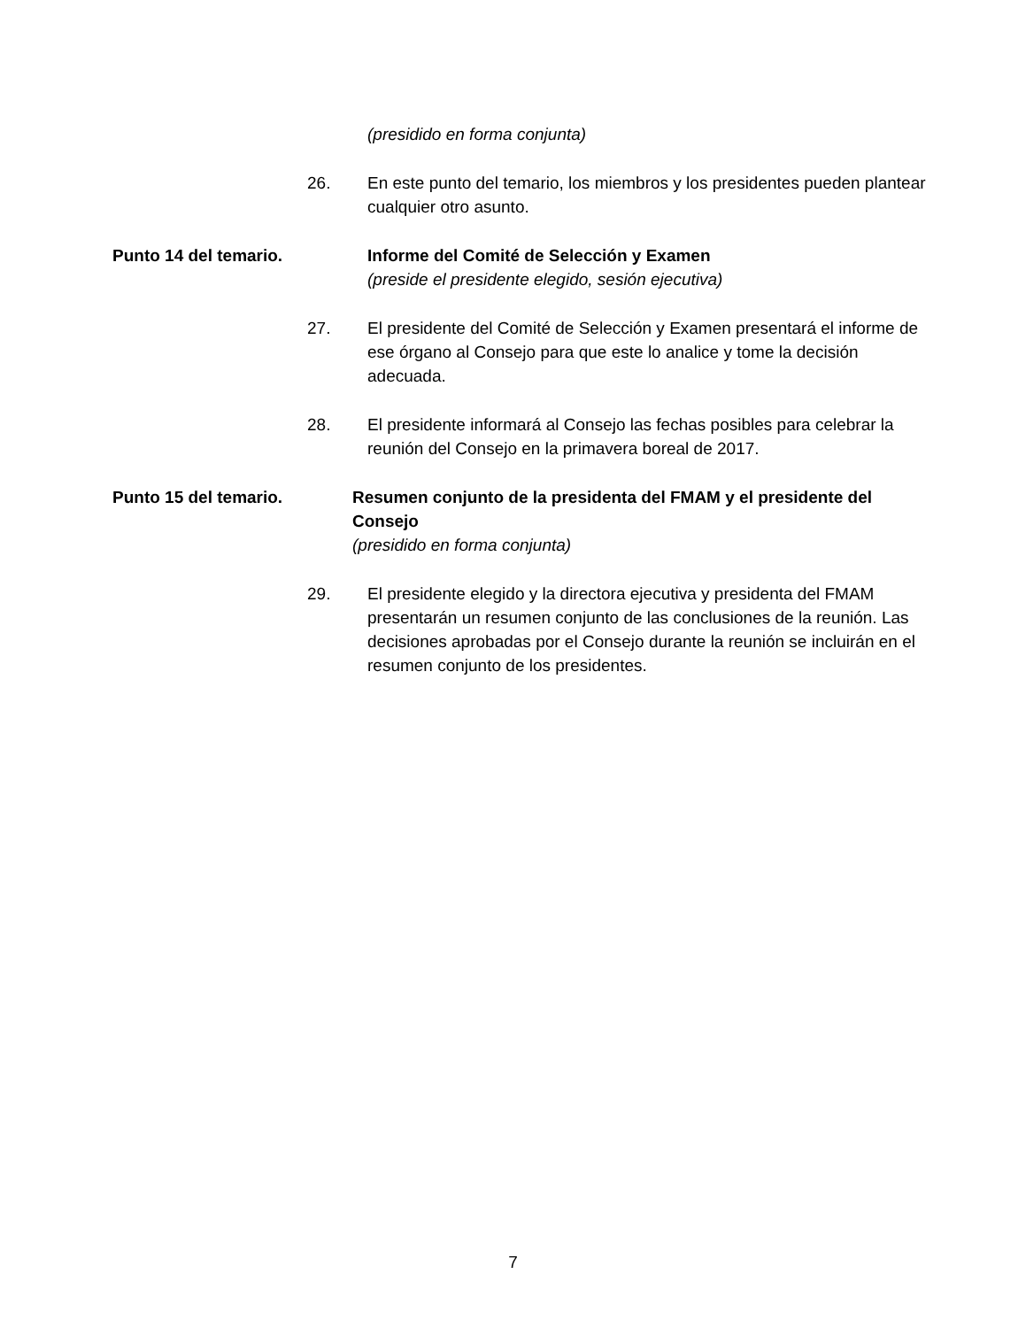(presidido en forma conjunta)
26. En este punto del temario, los miembros y los presidentes pueden plantear cualquier otro asunto.
Punto 14 del temario. Informe del Comité de Selección y Examen
(preside el presidente elegido, sesión ejecutiva)
27. El presidente del Comité de Selección y Examen presentará el informe de ese órgano al Consejo para que este lo analice y tome la decisión adecuada.
28. El presidente informará al Consejo las fechas posibles para celebrar la reunión del Consejo en la primavera boreal de 2017.
Punto 15 del temario. Resumen conjunto de la presidenta del FMAM y el presidente del Consejo
(presidido en forma conjunta)
29. El presidente elegido y la directora ejecutiva y presidenta del FMAM presentarán un resumen conjunto de las conclusiones de la reunión. Las decisiones aprobadas por el Consejo durante la reunión se incluirán en el resumen conjunto de los presidentes.
7